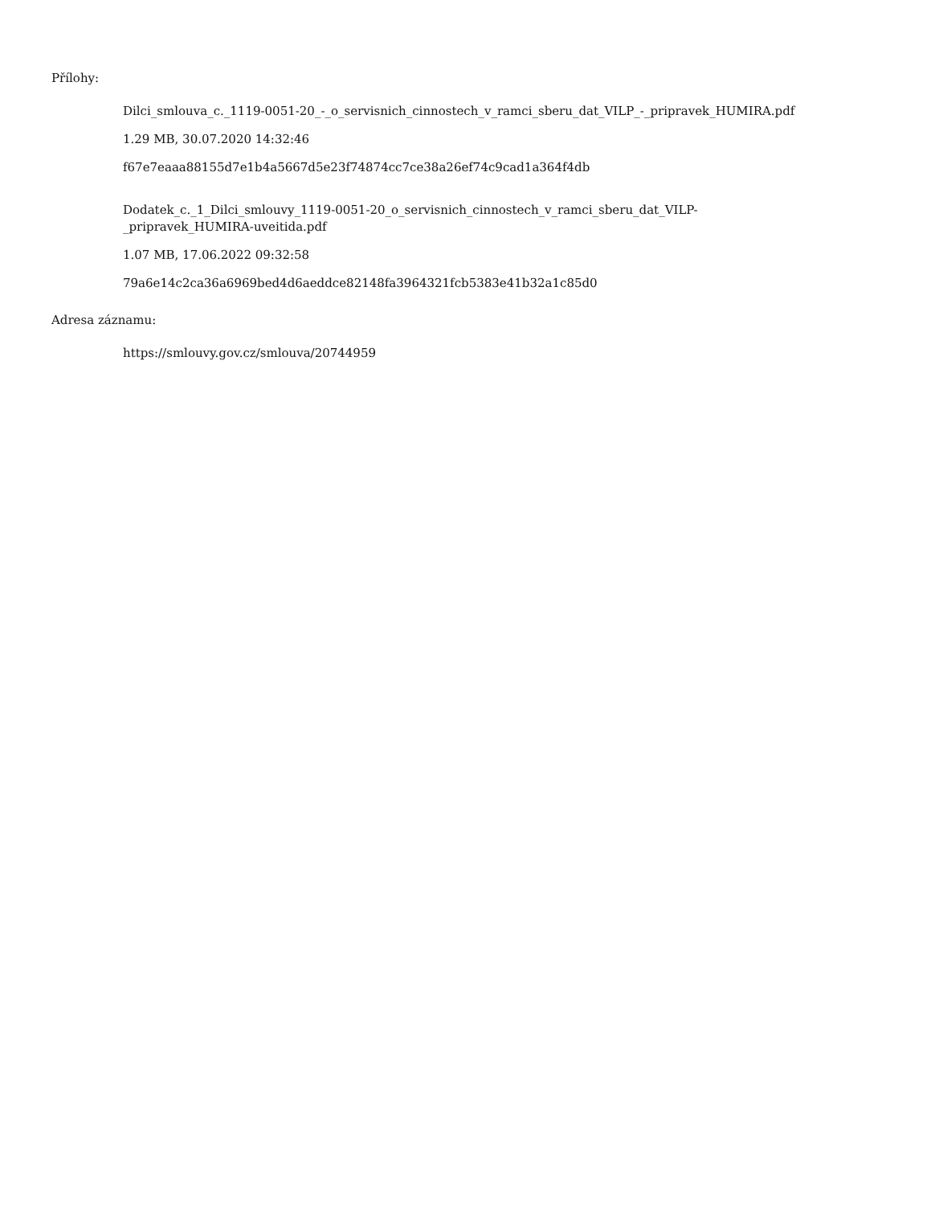Přílohy:
Dilci_smlouva_c._1119-0051-20_-_o_servisnich_cinnostech_v_ramci_sberu_dat_VILP_-_pripravek_HUMIRA.pdf
1.29 MB, 30.07.2020 14:32:46
f67e7eaaa88155d7e1b4a5667d5e23f74874cc7ce38a26ef74c9cad1a364f4db
Dodatek_c._1_Dilci_smlouvy_1119-0051-20_o_servisnich_cinnostech_v_ramci_sberu_dat_VILP-
_pripravek_HUMIRA-uveitida.pdf
1.07 MB, 17.06.2022 09:32:58
79a6e14c2ca36a6969bed4d6aeddce82148fa3964321fcb5383e41b32a1c85d0
Adresa záznamu:
https://smlouvy.gov.cz/smlouva/20744959